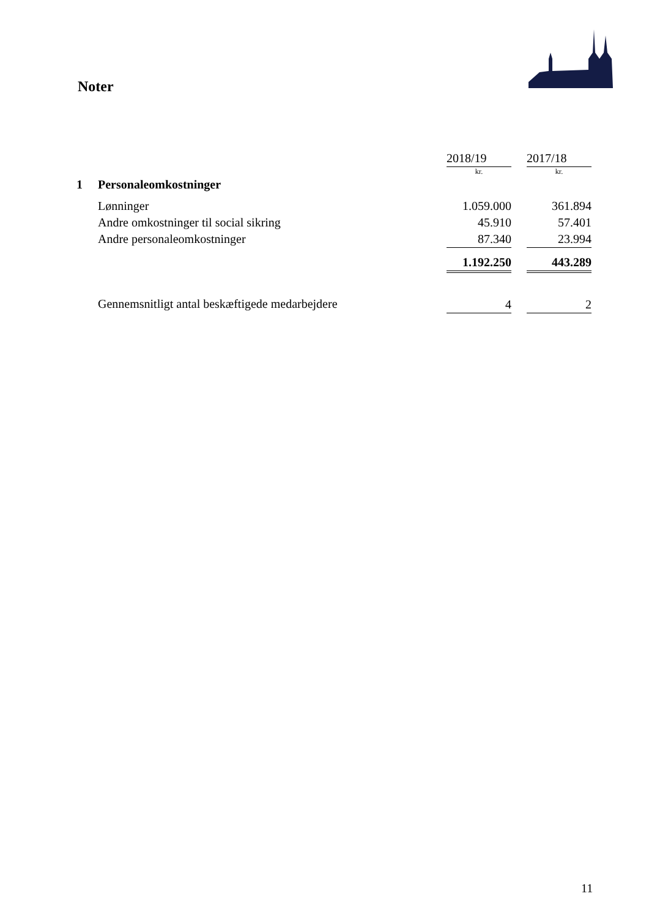Noter
| | | 2018/19 | | 2017/18 |
| | | kr. | | kr. |
| 1 | Personaleomkostninger | | | |
| | Lønninger | 1.059.000 | | 361.894 |
| | Andre omkostninger til social sikring | 45.910 | | 57.401 |
| | Andre personaleomkostninger | 87.340 | | 23.994 |
| | | 1.192.250 | | 443.289 |
| | Gennemsnitligt antal beskæftigede medarbejdere | 4 | | 2 |
11